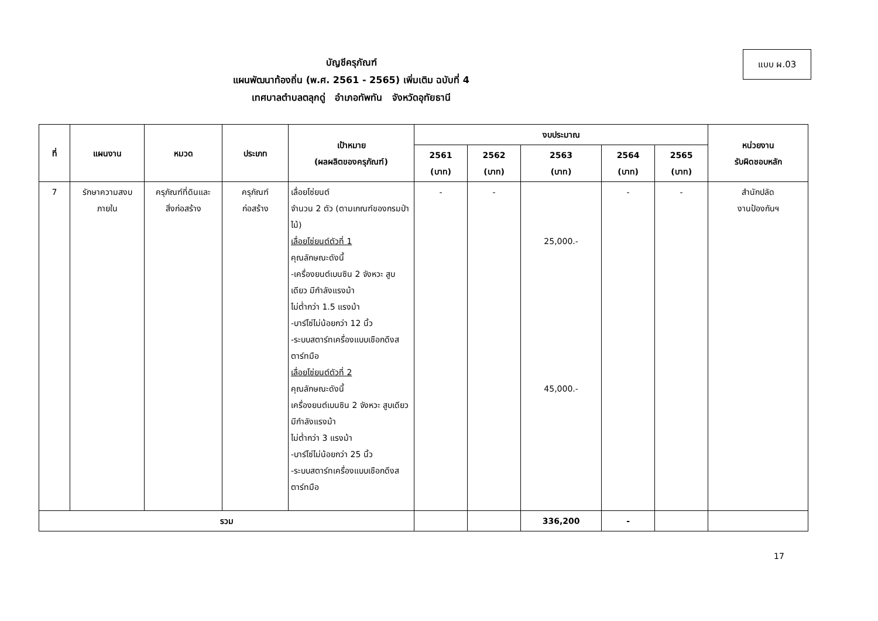แบบ ผ.03
บัญชีครุภัณฑ์
แผนพัฒนาท้องถิ่น (พ.ศ. 2561 - 2565) เพิ่มเติม ฉบับที่ 4
เทศบาลตำบลตลุกดู่ อำเภอทัพทัน จังหวัดอุทัยธานี
| ที่ | แผนงาน | หมวด | ประเภท | เป้าหมาย (ผลผลิตของครุภัณฑ์) | งบประมาณ | | | | | หน่วยงาน รับผิดชอบหลัก |
| --- | --- | --- | --- | --- | --- | --- | --- | --- | --- | --- |
| | | | | | 2561 (บาท) | 2562 (บาท) | 2563 (บาท) | 2564 (บาท) | 2565 (บาท) | |
| 7 | รักษาความสงบ ภายใน | ครุภัณฑ์ที่ดินและ สิ่งก่อสร้าง | ครุภัณฑ์ ก่อสร้าง | เลื่อยโซ่ยนต์ จำนวน 2 ตัว (ตามเกณฑ์ของกรมป่าไม้) เลื่อยโซ่ยนต์ตัวที่ 1 คุณลักษณะดังนี้ -เครื่องยนต์เบนซิน 2 จังหวะ สูบเดียว มีกำลังแรงม้า ไม่ต่ำกว่า 1.5 แรงม้า -บาร์โซ่ไม่น้อยกว่า 12 นิ้ว -ระบบสตาร์ทเครื่องแบบเชือกดึงสตาร์ทมือ เลื่อยโซ่ยนต์ตัวที่ 2 คุณลักษณะดังนี้ เครื่องยนต์เบนซิน 2 จังหวะ สูบเดียว มีกำลังแรงม้า ไม่ต่ำกว่า 3 แรงม้า -บาร์โซ่ไม่น้อยกว่า 25 นิ้ว -ระบบสตาร์ทเครื่องแบบเชือกดึงสตาร์ทมือ | - | - | 25,000.- 45,000.- | - | - | สำนักปลัด งานป้องกันฯ |
| รวม | | | | | | | 336,200 | - | | |
17